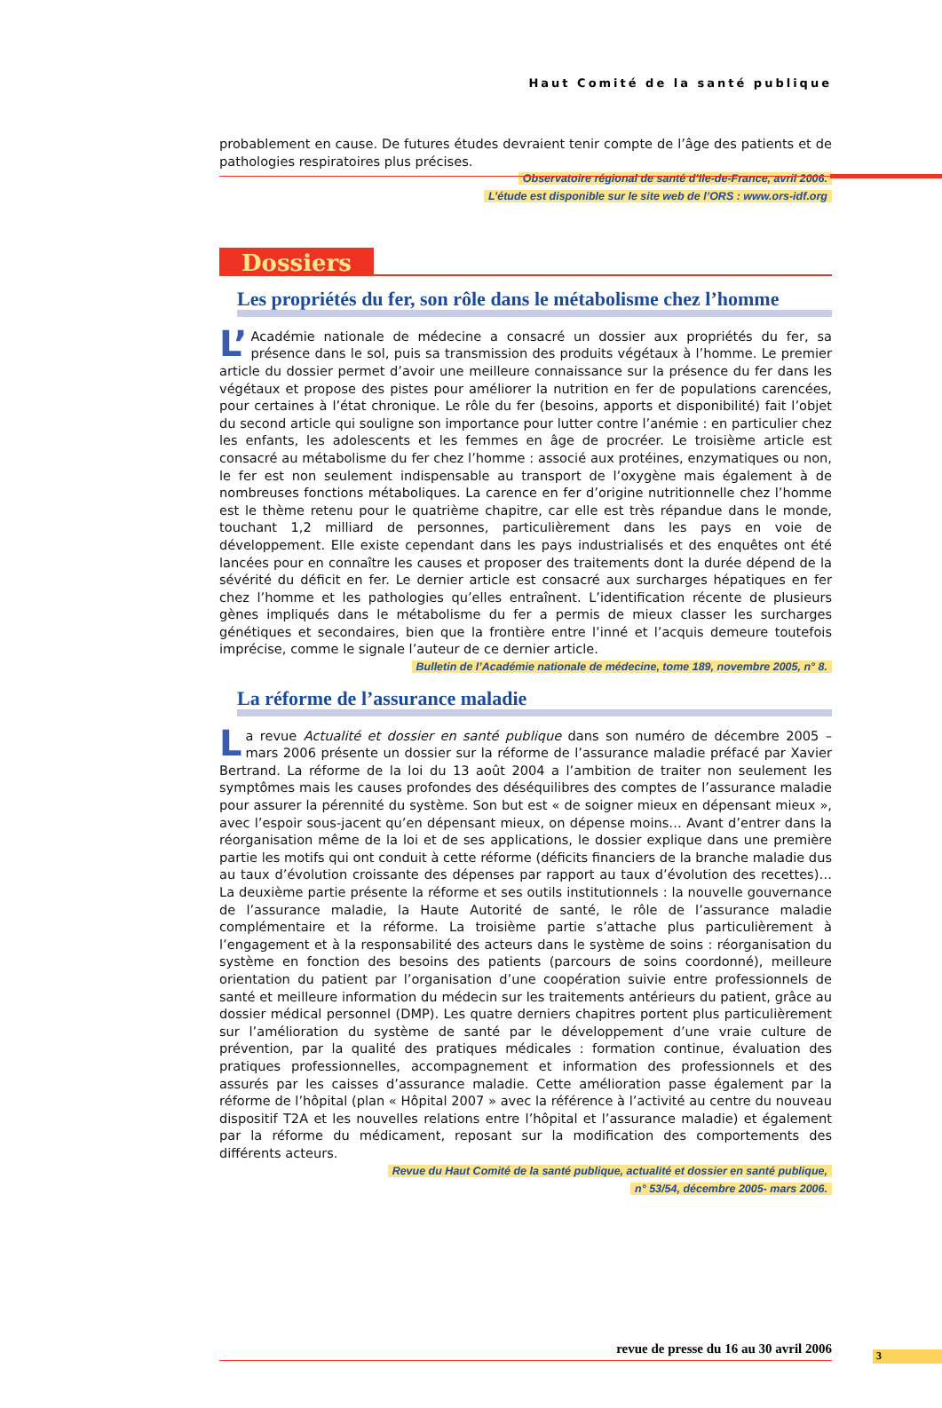Haut Comité de la santé publique
probablement en cause. De futures études devraient tenir compte de l’âge des patients et de pathologies respiratoires plus précises.
Observatoire régional de santé d’Ile-de-France, avril 2006.
L’étude est disponible sur le site web de l’ORS : www.ors-idf.org
Dossiers
Les propriétés du fer, son rôle dans le métabolisme chez l’homme
L’ Académie nationale de médecine a consacré un dossier aux propriétés du fer, sa présence dans le sol, puis sa transmission des produits végétaux à l’homme. Le premier article du dossier permet d’avoir une meilleure connaissance sur la présence du fer dans les végétaux et propose des pistes pour améliorer la nutrition en fer de populations carencées, pour certaines à l’état chronique. Le rôle du fer (besoins, apports et disponibilité) fait l’objet du second article qui souligne son importance pour lutter contre l’anémie : en particulier chez les enfants, les adolescents et les femmes en âge de procréer. Le troisième article est consacré au métabolisme du fer chez l’homme : associé aux protéines, enzymatiques ou non, le fer est non seulement indispensable au transport de l’oxygène mais également à de nombreuses fonctions métaboliques. La carence en fer d’origine nutritionnelle chez l’homme est le thème retenu pour le quatrième chapitre, car elle est très répandue dans le monde, touchant 1,2 milliard de personnes, particulièrement dans les pays en voie de développement. Elle existe cependant dans les pays industrialisés et des enquêtes ont été lancées pour en connaître les causes et proposer des traitements dont la durée dépend de la sévérité du déficit en fer. Le dernier article est consacré aux surcharges hépatiques en fer chez l’homme et les pathologies qu’elles entraînent. L’identification récente de plusieurs gènes impliqués dans le métabolisme du fer a permis de mieux classer les surcharges génétiques et secondaires, bien que la frontière entre l’inné et l’acquis demeure toutefois imprécise, comme le signale l’auteur de ce dernier article.
Bulletin de l’Académie nationale de médecine, tome 189, novembre 2005, n° 8.
La réforme de l’assurance maladie
La revue Actualité et dossier en santé publique dans son numéro de décembre 2005 – mars 2006 présente un dossier sur la réforme de l’assurance maladie préfacé par Xavier Bertrand. La réforme de la loi du 13 août 2004 a l’ambition de traiter non seulement les symptômes mais les causes profondes des déséquilibres des comptes de l’assurance maladie pour assurer la pérennité du système. Son but est « de soigner mieux en dépensant mieux », avec l’espoir sous-jacent qu’en dépensant mieux, on dépense moins… Avant d’entrer dans la réorganisation même de la loi et de ses applications, le dossier explique dans une première partie les motifs qui ont conduit à cette réforme (déficits financiers de la branche maladie dus au taux d’évolution croissante des dépenses par rapport au taux d’évolution des recettes)… La deuxième partie présente la réforme et ses outils institutionnels : la nouvelle gouvernance de l’assurance maladie, la Haute Autorité de santé, le rôle de l’assurance maladie complémentaire et la réforme. La troisième partie s’attache plus particulièrement à l’engagement et à la responsabilité des acteurs dans le système de soins : réorganisation du système en fonction des besoins des patients (parcours de soins coordonné), meilleure orientation du patient par l’organisation d’une coopération suivie entre professionnels de santé et meilleure information du médecin sur les traitements antérieurs du patient, grâce au dossier médical personnel (DMP). Les quatre derniers chapitres portent plus particulièrement sur l’amélioration du système de santé par le développement d’une vraie culture de prévention, par la qualité des pratiques médicales : formation continue, évaluation des pratiques professionnelles, accompagnement et information des professionnels et des assurés par les caisses d’assurance maladie. Cette amélioration passe également par la réforme de l’hôpital (plan « Hôpital 2007 » avec la référence à l’activité au centre du nouveau dispositif T2A et les nouvelles relations entre l’hôpital et l’assurance maladie) et également par la réforme du médicament, reposant sur la modification des comportements des différents acteurs.
Revue du Haut Comité de la santé publique, actualité et dossier en santé publique,
n° 53/54, décembre 2005- mars 2006.
revue de presse du 16 au 30 avril 2006 3